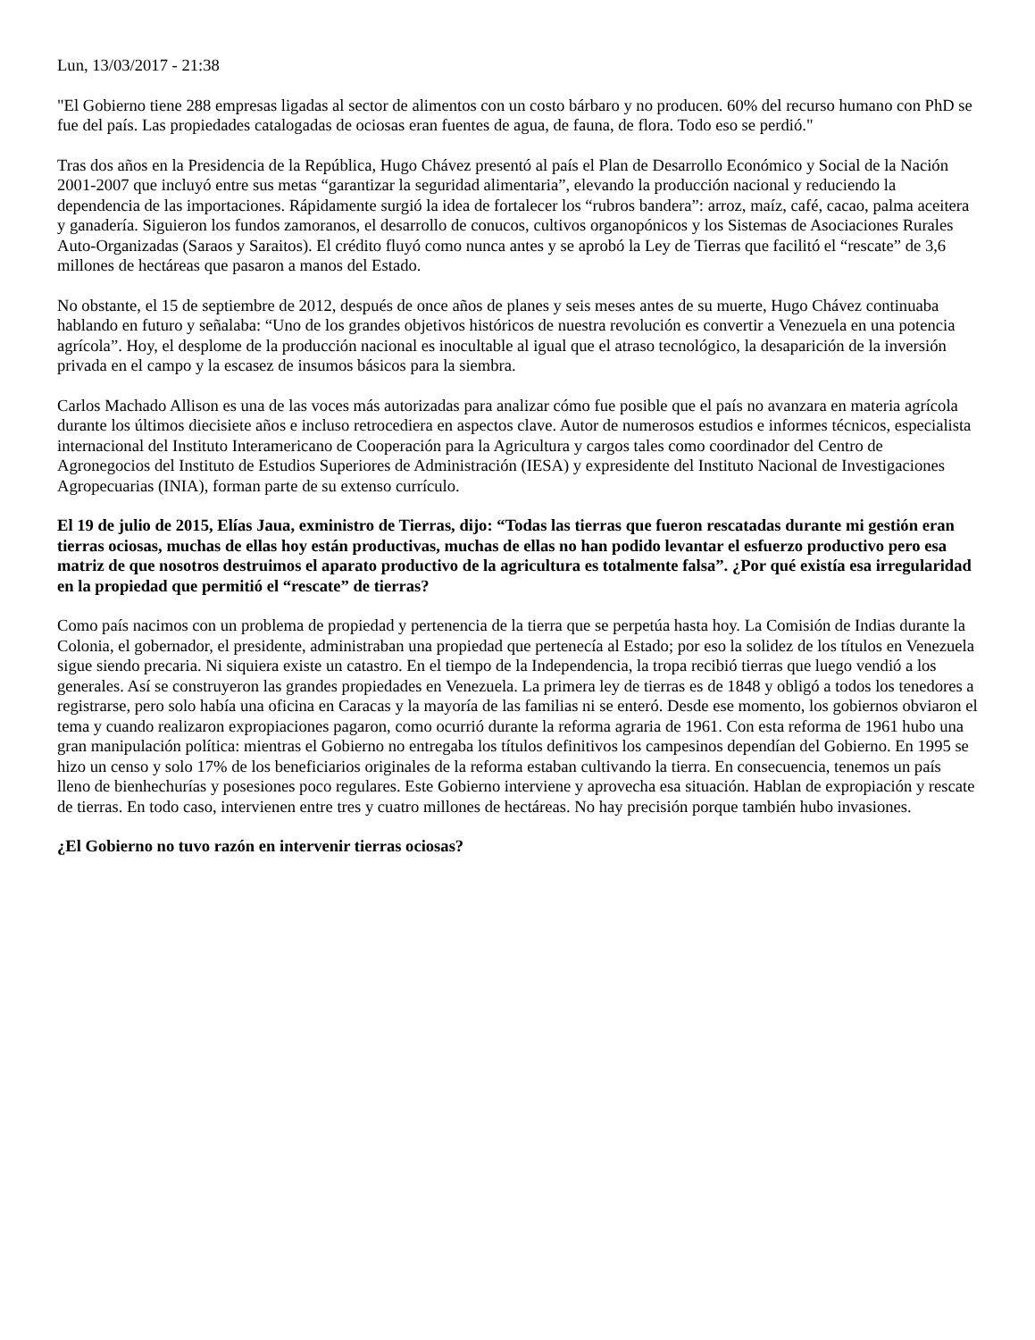Lun, 13/03/2017 - 21:38
"El Gobierno tiene 288 empresas ligadas al sector de alimentos con un costo bárbaro y no producen. 60% del recurso humano con PhD se fue del país. Las propiedades catalogadas de ociosas eran fuentes de agua, de fauna, de flora. Todo eso se perdió."
Tras dos años en la Presidencia de la República, Hugo Chávez presentó al país el Plan de Desarrollo Económico y Social de la Nación 2001-2007 que incluyó entre sus metas “garantizar la seguridad alimentaria”, elevando la producción nacional y reduciendo la dependencia de las importaciones. Rápidamente surgió la idea de fortalecer los “rubros bandera”: arroz, maíz, café, cacao, palma aceitera y ganadería. Siguieron los fundos zamoranos, el desarrollo de conucos, cultivos organopónicos y los Sistemas de Asociaciones Rurales Auto-Organizadas (Saraos y Saraitos). El crédito fluyó como nunca antes y se aprobó la Ley de Tierras que facilitó el “rescate” de 3,6 millones de hectáreas que pasaron a manos del Estado.
No obstante, el 15 de septiembre de 2012, después de once años de planes y seis meses antes de su muerte, Hugo Chávez continuaba hablando en futuro y señalaba: “Uno de los grandes objetivos históricos de nuestra revolución es convertir a Venezuela en una potencia agrícola”. Hoy, el desplome de la producción nacional es inocultable al igual que el atraso tecnológico, la desaparición de la inversión privada en el campo y la escasez de insumos básicos para la siembra.
Carlos Machado Allison es una de las voces más autorizadas para analizar cómo fue posible que el país no avanzara en materia agrícola durante los últimos diecisiete años e incluso retrocediera en aspectos clave. Autor de numerosos estudios e informes técnicos, especialista internacional del Instituto Interamericano de Cooperación para la Agricultura y cargos tales como coordinador del Centro de Agronegocios del Instituto de Estudios Superiores de Administración (IESA) y expresidente del Instituto Nacional de Investigaciones Agropecuarias (INIA), forman parte de su extenso currículo.
El 19 de julio de 2015, Elías Jaua, exministro de Tierras, dijo: “Todas las tierras que fueron rescatadas durante mi gestión eran tierras ociosas, muchas de ellas hoy están productivas, muchas de ellas no han podido levantar el esfuerzo productivo pero esa matriz de que nosotros destruimos el aparato productivo de la agricultura es totalmente falsa”. ¿Por qué existía esa irregularidad en la propiedad que permitió el “rescate” de tierras?
Como país nacimos con un problema de propiedad y pertenencia de la tierra que se perpetúa hasta hoy. La Comisión de Indias durante la Colonia, el gobernador, el presidente, administraban una propiedad que pertenecía al Estado; por eso la solidez de los títulos en Venezuela sigue siendo precaria. Ni siquiera existe un catastro. En el tiempo de la Independencia, la tropa recibió tierras que luego vendió a los generales. Así se construyeron las grandes propiedades en Venezuela. La primera ley de tierras es de 1848 y obligó a todos los tenedores a registrarse, pero solo había una oficina en Caracas y la mayoría de las familias ni se enteró. Desde ese momento, los gobiernos obviaron el tema y cuando realizaron expropiaciones pagaron, como ocurrió durante la reforma agraria de 1961. Con esta reforma de 1961 hubo una gran manipulación política: mientras el Gobierno no entregaba los títulos definitivos los campesinos dependían del Gobierno. En 1995 se hizo un censo y solo 17% de los beneficiarios originales de la reforma estaban cultivando la tierra. En consecuencia, tenemos un país lleno de bienhechurías y posesiones poco regulares. Este Gobierno interviene y aprovecha esa situación. Hablan de expropiación y rescate de tierras. En todo caso, intervienen entre tres y cuatro millones de hectáreas. No hay precisión porque también hubo invasiones.
¿El Gobierno no tuvo razón en intervenir tierras ociosas?